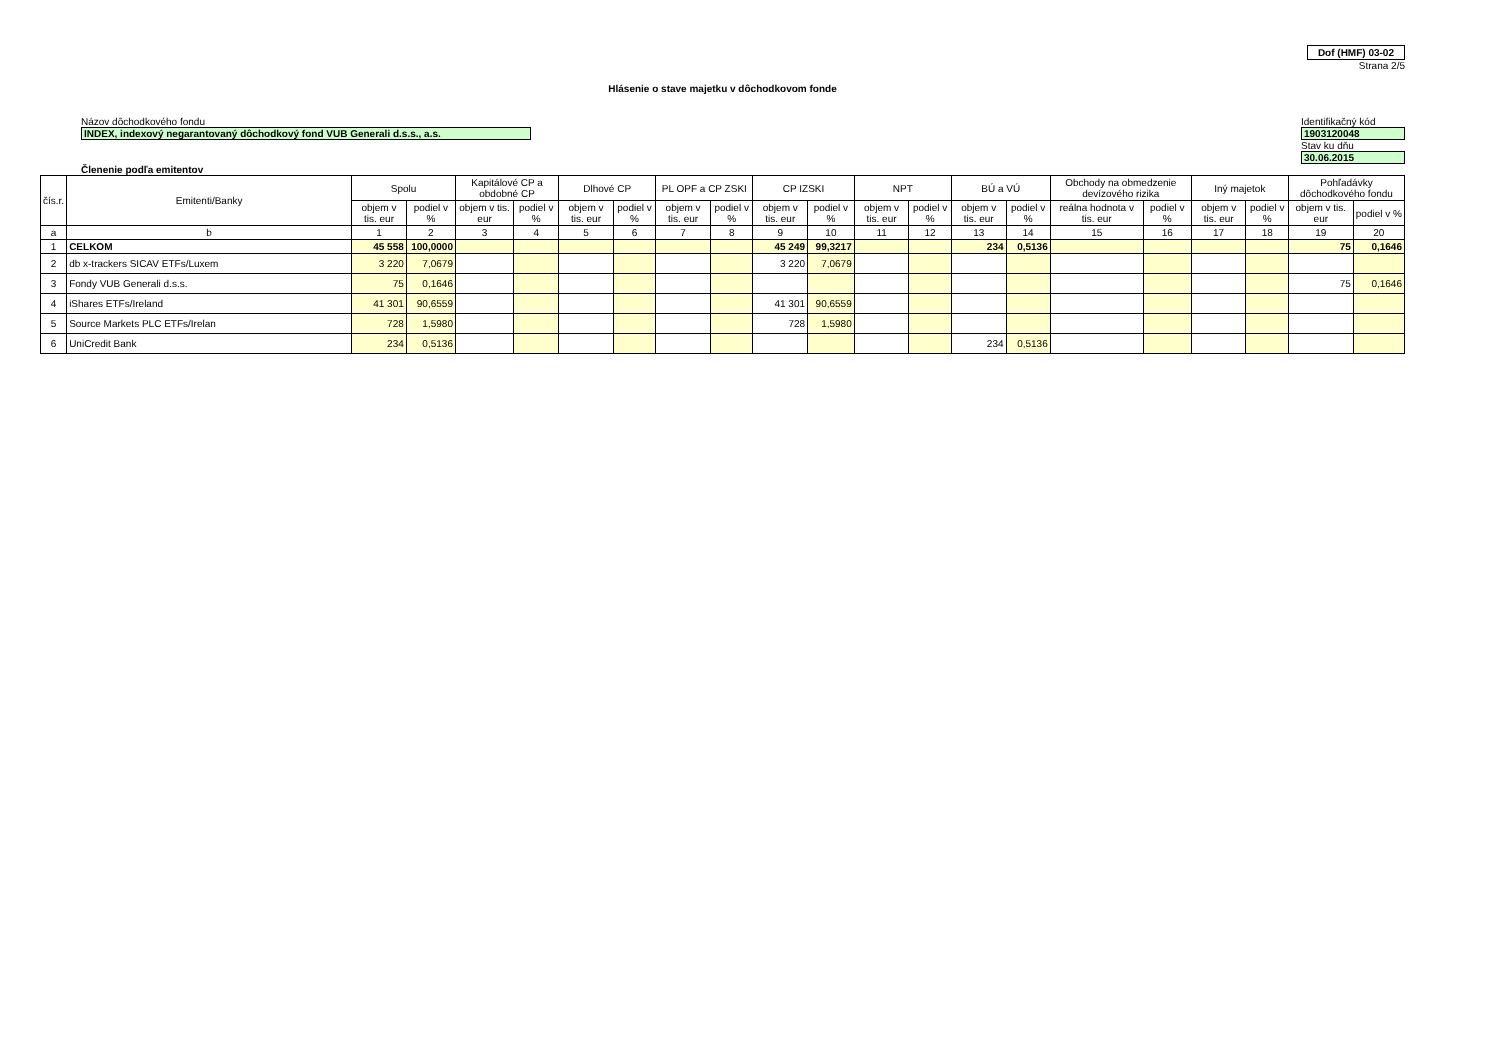Dof (HMF) 03-02
Strana 2/5
Hlásenie o stave majetku v dôchodkovom fonde
Názov dôchodkového fondu
INDEX, indexový negarantovaný dôchodkový fond VUB Generali d.s.s., a.s.
Identifikačný kód
1903120048
Stav ku dňu
30.06.2015
Členenie podľa emitentov
| čís.r. | Emitenti/Banky | Spolu | | Kapitálové CP a obdobné CP | | Dlhové CP | | PL OPF a CP ZSKI | | CP IZSKI | | NPT | | BÚ a VÚ | | Obchody na obmedzenie devízového rizika | | Iný majetok | | Pohľadávky dôchodkového fondu | |
| --- | --- | --- | --- | --- | --- | --- | --- | --- | --- | --- | --- | --- | --- | --- | --- | --- | --- | --- | --- | --- | --- |
| | | objem v tis. eur | podiel v % | objem v tis. eur | podiel v % | objem v tis. eur | podiel v % | objem v tis. eur | podiel v % | objem v tis. eur | podiel v % | objem v tis. eur | podiel v % | objem v tis. eur | podiel v % | reálna hodnota v tis. eur | podiel v % | objem v tis. eur | podiel v % | objem v tis. eur | podiel v % |
| a | b | 1 | 2 | 3 | 4 | 5 | 6 | 7 | 8 | 9 | 10 | 11 | 12 | 13 | 14 | 15 | 16 | 17 | 18 | 19 | 20 |
| 1 | CELKOM | 45 558 | 100,0000 | | | | | | | 45 249 | 99,3217 | | | 234 | 0,5136 | | | | | 75 | 0,1646 |
| 2 | db x-trackers SICAV ETFs/Luxem | 3 220 | 7,0679 | | | | | | | 3 220 | 7,0679 | | | | | | | | | | |
| 3 | Fondy VUB Generali d.s.s. | 75 | 0,1646 | | | | | | | | | | | | | | | | | 75 | 0,1646 |
| 4 | iShares ETFs/Ireland | 41 301 | 90,6559 | | | | | | | 41 301 | 90,6559 | | | | | | | | | | |
| 5 | Source Markets PLC ETFs/Irelan | 728 | 1,5980 | | | | | | | 728 | 1,5980 | | | | | | | | | | |
| 6 | UniCredit Bank | 234 | 0,5136 | | | | | | | | | | | 234 | 0,5136 | | | | | | |